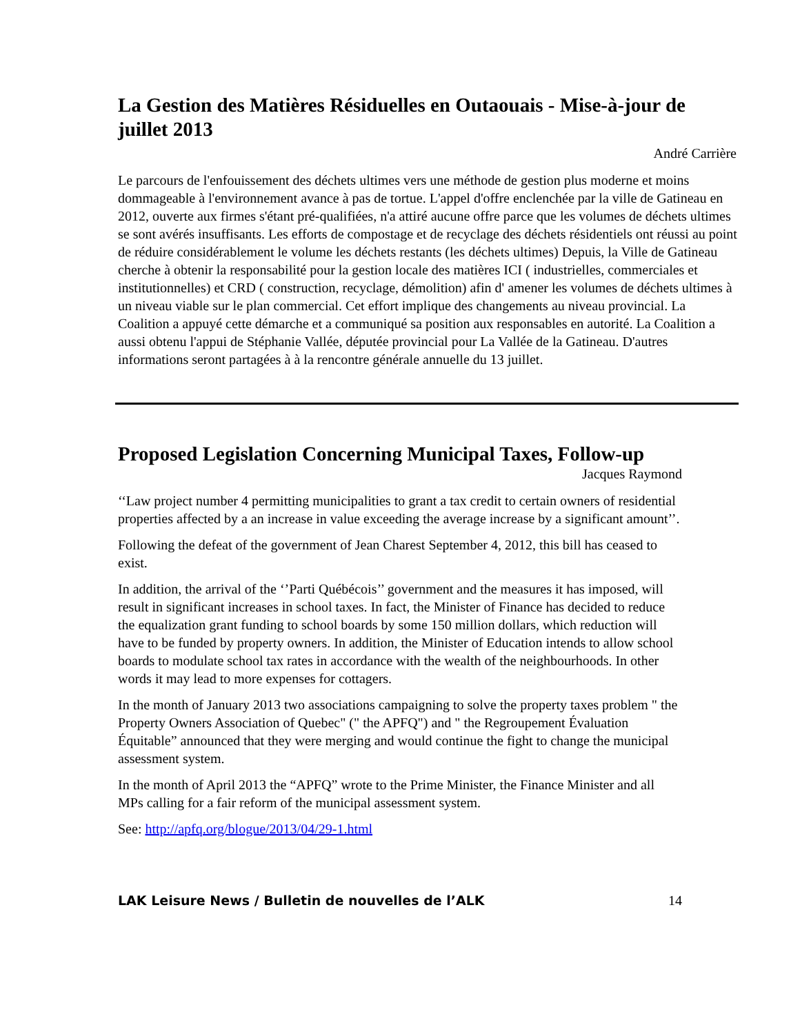La Gestion des Matières Résiduelles en Outaouais - Mise-à-jour de juillet 2013
André Carrière
Le parcours de l'enfouissement des déchets ultimes vers une méthode de gestion plus moderne et moins dommageable à l'environnement avance à pas de tortue. L'appel d'offre enclenchée par la ville de Gatineau en 2012, ouverte aux firmes s'étant pré-qualifiées, n'a attiré aucune offre parce que les volumes de déchets ultimes se sont avérés insuffisants. Les efforts de compostage et de recyclage des déchets résidentiels ont réussi au point de réduire considérablement le volume les déchets restants (les déchets ultimes) Depuis, la Ville de Gatineau cherche à obtenir la responsabilité pour la gestion locale des matières ICI ( industrielles, commerciales et institutionnelles) et CRD ( construction, recyclage, démolition) afin d' amener les volumes de déchets ultimes à un niveau viable sur le plan commercial. Cet effort implique des changements au niveau provincial. La Coalition a appuyé cette démarche et a communiqué sa position aux responsables en autorité. La Coalition a aussi obtenu l'appui de Stéphanie Vallée, députée provincial pour La Vallée de la Gatineau. D'autres informations seront partagées à à la rencontre générale annuelle du 13 juillet.
Proposed Legislation Concerning Municipal Taxes, Follow-up
Jacques Raymond
‘‘Law project number 4 permitting municipalities to grant a tax credit to certain owners of residential properties affected by a an increase in value exceeding the average increase by a significant amount’’.
Following the defeat of the government of Jean Charest September 4, 2012, this bill has ceased to exist.
In addition, the arrival of the ‘’Parti Québécois’’ government and the measures it has imposed, will result in significant increases in school taxes. In fact, the Minister of Finance has decided to reduce the equalization grant funding to school boards by some 150 million dollars, which reduction will have to be funded by property owners. In addition, the Minister of Education intends to allow school boards to modulate school tax rates in accordance with the wealth of the neighbourhoods. In other words it may lead to more expenses for cottagers.
In the month of January 2013 two associations campaigning to solve the property taxes problem " the Property Owners Association of Quebec" (" the APFQ") and " the Regroupement Évaluation Équitable” announced that they were merging and would continue the fight to change the municipal assessment system.
In the month of April 2013 the “APFQ” wrote to the Prime Minister, the Finance Minister and all MPs calling for a fair reform of the municipal assessment system.
See: http://apfq.org/blogue/2013/04/29-1.html
LAK Leisure News / Bulletin de nouvelles de l’ALK 14